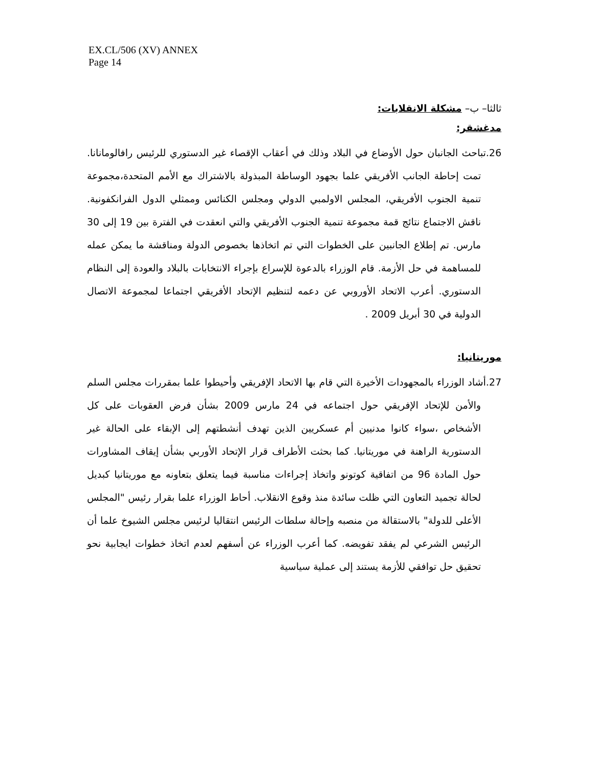EX.CL/506 (XV) ANNEX
Page 14
ثالثا– ب– مشكلة الانقلابات:
مدغشقر:
26. تباحث الجانبان حول الأوضاع في البلاد وذلك في أعقاب الإقصاء غير الدستوري للرئيس رافالومانانا. تمت إحاطة الجانب الأفريقي علما بجهود الوساطة المبذولة بالاشتراك مع الأمم المتحدة،مجموعة تنمية الجنوب الأفريقي، المجلس الاولمبي الدولي ومجلس الكنائس وممثلي الدول الفرانكفونية. ناقش الاجتماع نتائج قمة مجموعة تنمية الجنوب الأفريقي والتي انعقدت في الفترة بين 19 إلى 30 مارس. تم إطلاع الجانبين على الخطوات التي تم اتخاذها بخصوص الدولة ومناقشة ما يمكن عمله للمساهمة في حل الأزمة. قام الوزراء بالدعوة للإسراع بإجراء الانتخابات بالبلاد والعودة إلى النظام الدستوري. أعرب الاتحاد الأوروبي عن دعمه لتنظيم الإتحاد الأفريقي اجتماعا لمجموعة الاتصال الدولية في 30 أبريل 2009 .
موريتانيا:
27. أشاد الوزراء بالمجهودات الأخيرة التي قام بها الاتحاد الإفريقي وأحيطوا علما بمقررات مجلس السلم والأمن للإتحاد الإفريقي حول اجتماعه في 24 مارس 2009 بشأن فرض العقوبات على كل الأشخاص ،سواء كانوا مدنيين أم عسكريين الذين تهدف أنشطتهم إلى الإبقاء على الحالة غير الدستورية الراهنة في موريتانيا. كما بحثت الأطراف قرار الإتحاد الأوربي بشأن إيقاف المشاورات حول المادة 96 من اتفاقية كوتونو واتخاذ إجراءات مناسبة فيما يتعلق بتعاونه مع موريتانيا كبديل لحالة تجميد التعاون التي ظلت سائدة منذ وقوع الانقلاب. أحاط الوزراء علما بقرار رئيس "المجلس الأعلى للدولة" بالاستقالة من منصبه وإحالة سلطات الرئيس انتقاليا لرئيس مجلس الشيوخ علما أن الرئيس الشرعي لم يفقد تفويضه. كما أعرب الوزراء عن أسفهم لعدم اتخاذ خطوات ايجابية نحو تحقيق حل توافقي للأزمة يستند إلى عملية سياسية